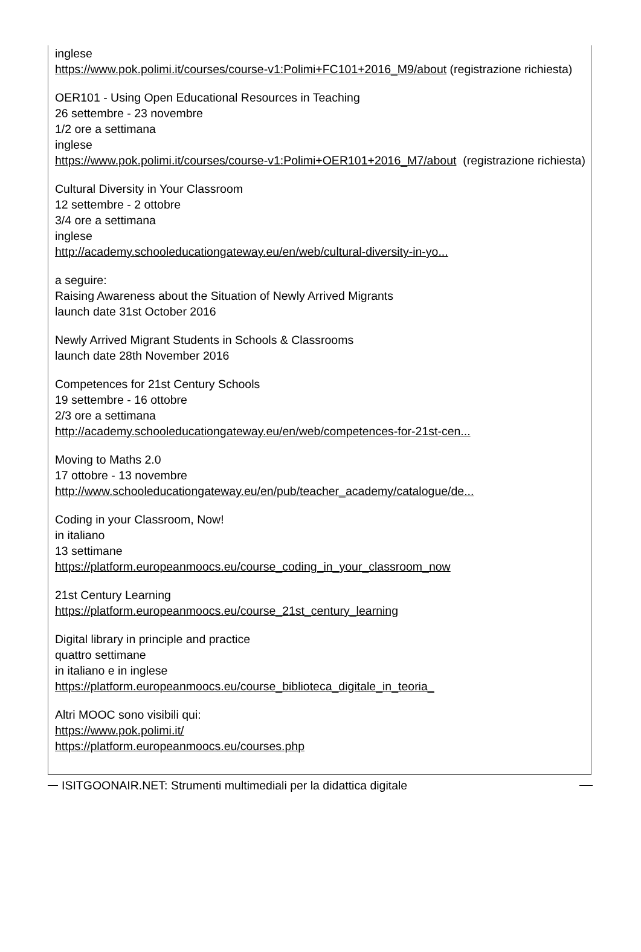inglese
https://www.pok.polimi.it/courses/course-v1:Polimi+FC101+2016_M9/about (registrazione richiesta)
OER101 - Using Open Educational Resources in Teaching
26 settembre - 23 novembre
1/2 ore a settimana
inglese
https://www.pok.polimi.it/courses/course-v1:Polimi+OER101+2016_M7/about (registrazione richiesta)
Cultural Diversity in Your Classroom
12 settembre - 2 ottobre
3/4 ore a settimana
inglese
http://academy.schooleducationgateway.eu/en/web/cultural-diversity-in-yo...
a seguire:
Raising Awareness about the Situation of Newly Arrived Migrants
launch date 31st October 2016
Newly Arrived Migrant Students in Schools & Classrooms
launch date 28th November 2016
Competences for 21st Century Schools
19 settembre - 16 ottobre
2/3 ore a settimana
http://academy.schooleducationgateway.eu/en/web/competences-for-21st-cen...
Moving to Maths 2.0
17 ottobre - 13 novembre
http://www.schooleducationgateway.eu/en/pub/teacher_academy/catalogue/de...
Coding in your Classroom, Now!
in italiano
13 settimane
https://platform.europeanmoocs.eu/course_coding_in_your_classroom_now
21st Century Learning
https://platform.europeanmoocs.eu/course_21st_century_learning
Digital library in principle and practice
quattro settimane
in italiano e in inglese
https://platform.europeanmoocs.eu/course_biblioteca_digitale_in_teoria_
Altri MOOC sono visibili qui:
https://www.pok.polimi.it/
https://platform.europeanmoocs.eu/courses.php
ISITGOONAIR.NET: Strumenti multimediali per la didattica digitale